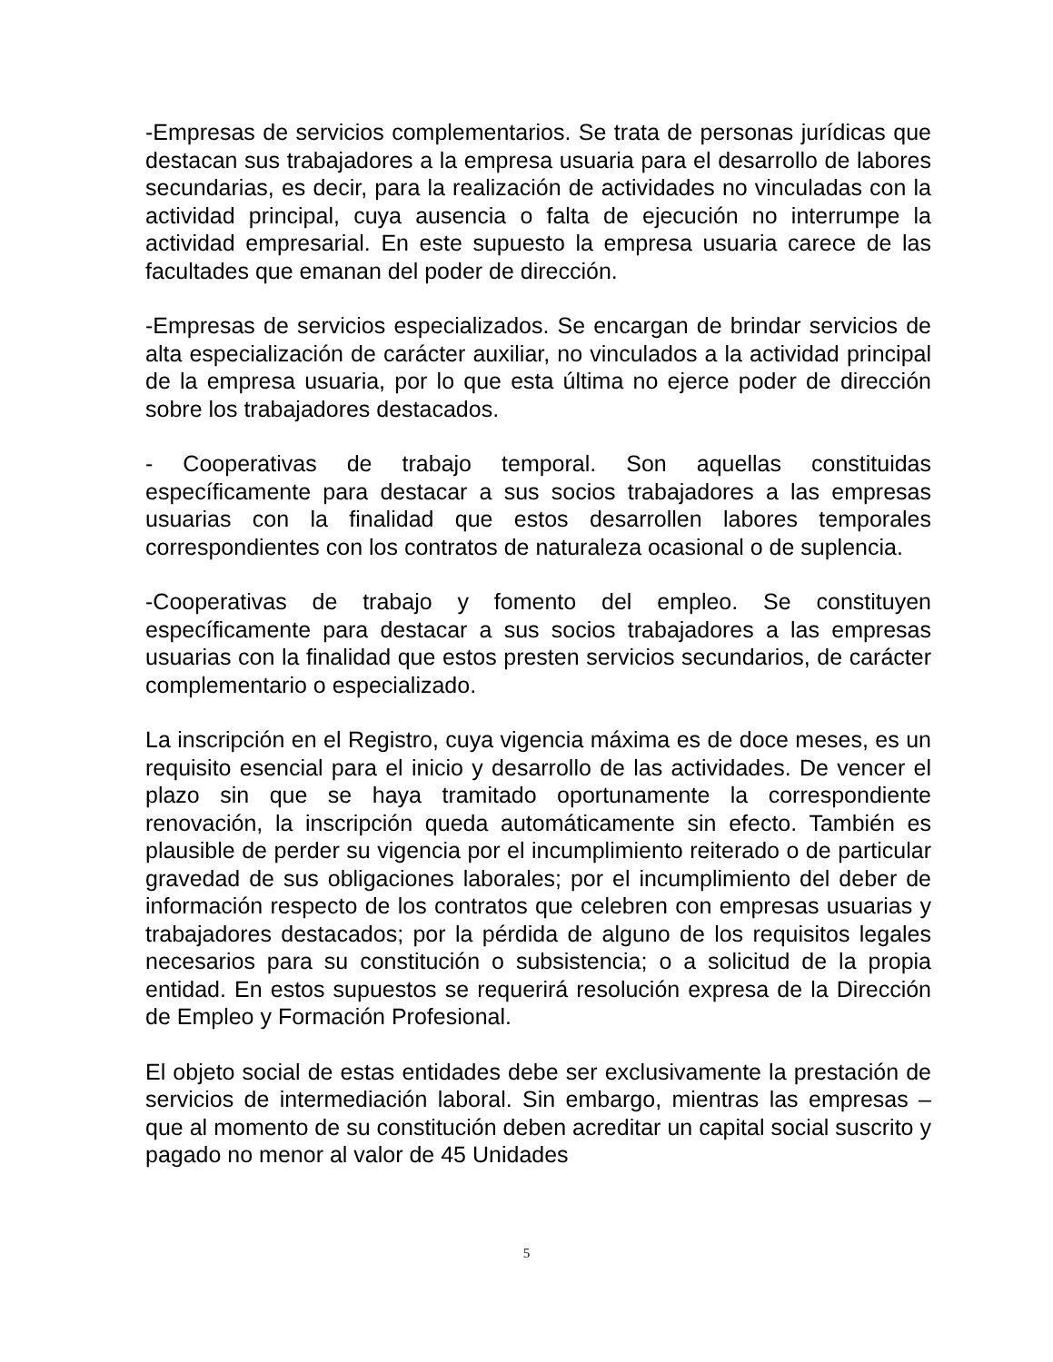-Empresas de servicios complementarios. Se trata de personas jurídicas que destacan sus trabajadores a la empresa usuaria para el desarrollo de labores secundarias, es decir, para la realización de actividades no vinculadas con la actividad principal, cuya ausencia o falta de ejecución no interrumpe la actividad empresarial. En este supuesto la empresa usuaria carece de las facultades que emanan del poder de dirección.
-Empresas de servicios especializados. Se encargan de brindar servicios de alta especialización de carácter auxiliar, no vinculados a la actividad principal de la empresa usuaria, por lo que esta última no ejerce poder de dirección sobre los trabajadores destacados.
- Cooperativas de trabajo temporal. Son aquellas constituidas específicamente para destacar a sus socios trabajadores a las empresas usuarias con la finalidad que estos desarrollen labores temporales correspondientes con los contratos de naturaleza ocasional o de suplencia.
-Cooperativas de trabajo y fomento del empleo. Se constituyen específicamente para destacar a sus socios trabajadores a las empresas usuarias con la finalidad que estos presten servicios secundarios, de carácter complementario o especializado.
La inscripción en el Registro, cuya vigencia máxima es de doce meses, es un requisito esencial para el inicio y desarrollo de las actividades. De vencer el plazo sin que se haya tramitado oportunamente la correspondiente renovación, la inscripción queda automáticamente sin efecto. También es plausible de perder su vigencia por el incumplimiento reiterado o de particular gravedad de sus obligaciones laborales; por el incumplimiento del deber de información respecto de los contratos que celebren con empresas usuarias y trabajadores destacados; por la pérdida de alguno de los requisitos legales necesarios para su constitución o subsistencia; o a solicitud de la propia entidad. En estos supuestos se requerirá resolución expresa de la Dirección de Empleo y Formación Profesional.
El objeto social de estas entidades debe ser exclusivamente la prestación de servicios de intermediación laboral. Sin embargo, mientras las empresas – que al momento de su constitución deben acreditar un capital social suscrito y pagado no menor al valor de 45 Unidades
5